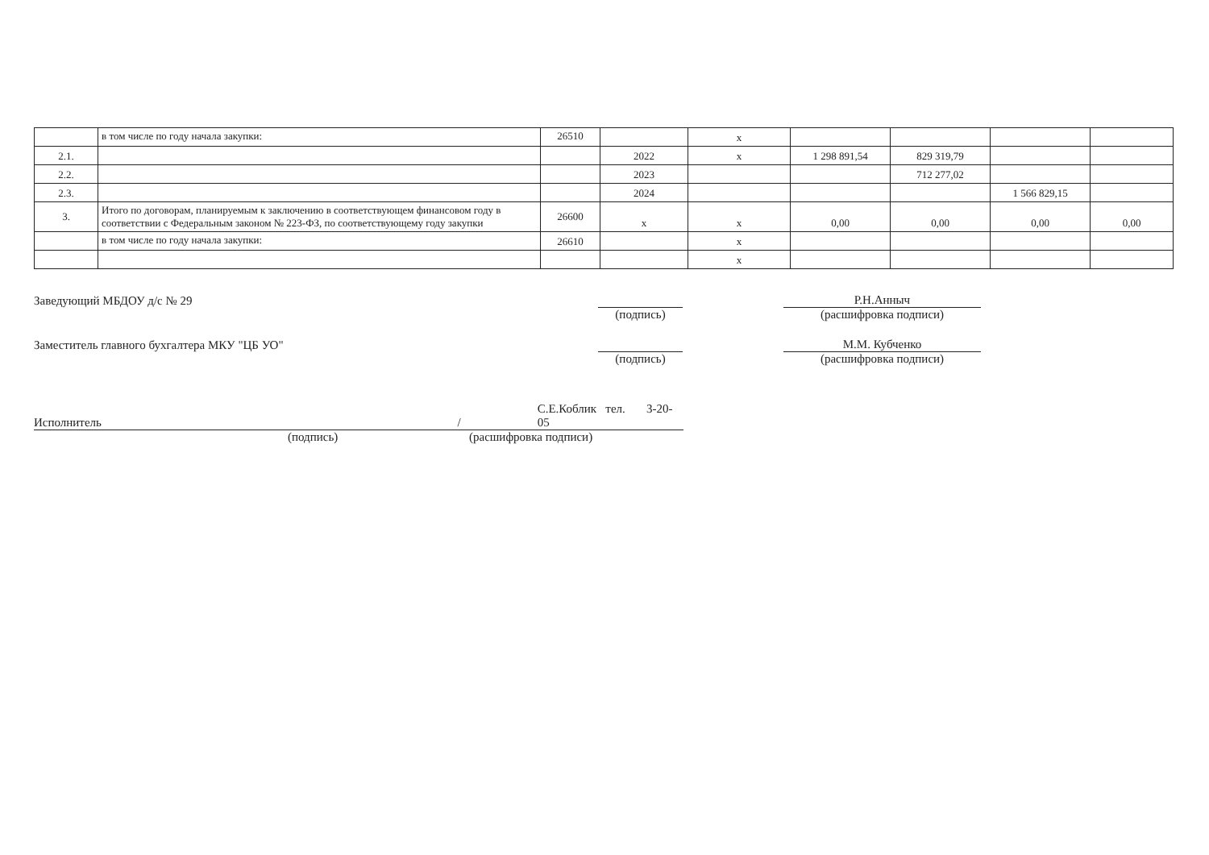| | в том числе по году начала закупки: | 26510 | | х | | | | |
| 2.1. | | | 2022 | х | 1 298 891,54 | 829 319,79 | | |
| 2.2. | | | 2023 | | | 712 277,02 | | |
| 2.3. | | | 2024 | | | | 1 566 829,15 | |
| 3. | Итого по договорам, планируемым к заключению в соответствующем финансовом году в соответствии с Федеральным законом № 223-ФЗ, по соответствующему году закупки | 26600 | х | х | 0,00 | 0,00 | 0,00 | 0,00 |
| | в том числе по году начала закупки: | 26610 | | х | | | | |
| | | | | х | | | | |
Заведующий МБДОУ д/с № 29
Р.Н.Анныч
(подпись) (расшифровка подписи)
Заместитель главного бухгалтера МКУ "ЦБ УО"
М.М. Кубченко
(подпись) (расшифровка подписи)
Исполнитель
/
С.Е.Коблик тел. 3-20-05
(подпись) (расшифровка подписи)